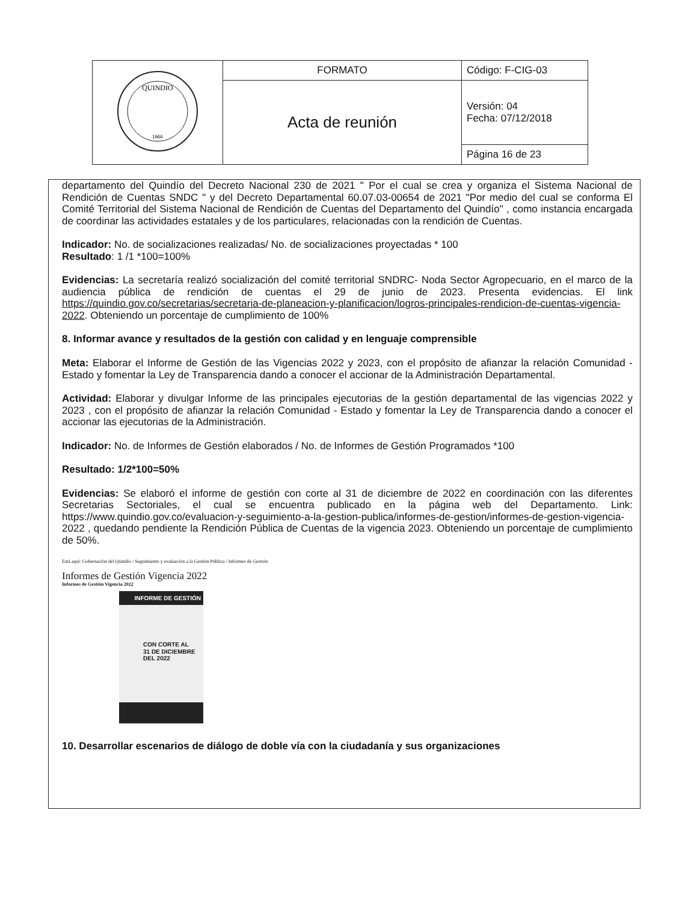| QUINDIO 1966 | FORMATO | Código: F-CIG-03 |
| | Acta de reunión | Versión: 04 Fecha: 07/12/2018 |
| | | Página 16 de 23 |
departamento del Quindío del Decreto Nacional 230 de 2021 " Por el cual se crea y organiza el Sistema Nacional de Rendición de Cuentas SNDC " y del Decreto Departamental 60.07.03-00654 de 2021 "Por medio del cual se conforma El Comité Territorial del Sistema Nacional de Rendición de Cuentas del Departamento del Quindío" , como instancia encargada de coordinar las actividades estatales y de los particulares, relacionadas con la rendición de Cuentas.
Indicador: No. de socializaciones realizadas/ No. de socializaciones proyectadas * 100
Resultado: 1 /1 *100=100%
Evidencias: La secretaría realizó socialización del comité territorial SNDRC- Noda Sector Agropecuario, en el marco de la audiencia pública de rendición de cuentas el 29 de junio de 2023. Presenta evidencias. El link https://quindio.gov.co/secretarias/secretaria-de-planeacion-y-planificacion/logros-principales-rendicion-de-cuentas-vigencia-2022. Obteniendo un porcentaje de cumplimiento de 100%
8. Informar avance y resultados de la gestión con calidad y en lenguaje comprensible
Meta: Elaborar el Informe de Gestión de las Vigencias 2022 y 2023, con el propósito de afianzar la relación Comunidad - Estado y fomentar la Ley de Transparencia dando a conocer el accionar de la Administración Departamental.
Actividad: Elaborar y divulgar Informe de las principales ejecutorias de la gestión departamental de las vigencias 2022 y 2023 , con el propósito de afianzar la relación Comunidad - Estado y fomentar la Ley de Transparencia dando a conocer el accionar las ejecutorias de la Administración.
Indicador: No. de Informes de Gestión elaborados / No. de Informes de Gestión Programados *100
Resultado: 1/2*100=50%
Evidencias: Se elaboró el informe de gestión con corte al 31 de diciembre de 2022 en coordinación con las diferentes Secretarias Sectoriales, el cual se encuentra publicado en la página web del Departamento. Link: https://www.quindio.gov.co/evaluacion-y-seguimiento-a-la-gestion-publica/informes-de-gestion/informes-de-gestion-vigencia-2022 , quedando pendiente la Rendición Pública de Cuentas de la vigencia 2023. Obteniendo un porcentaje de cumplimiento de 50%.
Está aquí: Gobernación del Quindío / Seguimiento y evaluación a la Gestión Pública / Informes de Gestión
Informes de Gestión Vigencia 2022
Informes de Gestión Vigencia 2022
INFORME DE GESTIÓN
CON CORTE AL
31 DE DICIEMBRE
DEL 2022
10. Desarrollar escenarios de diálogo de doble vía con la ciudadanía y sus organizaciones